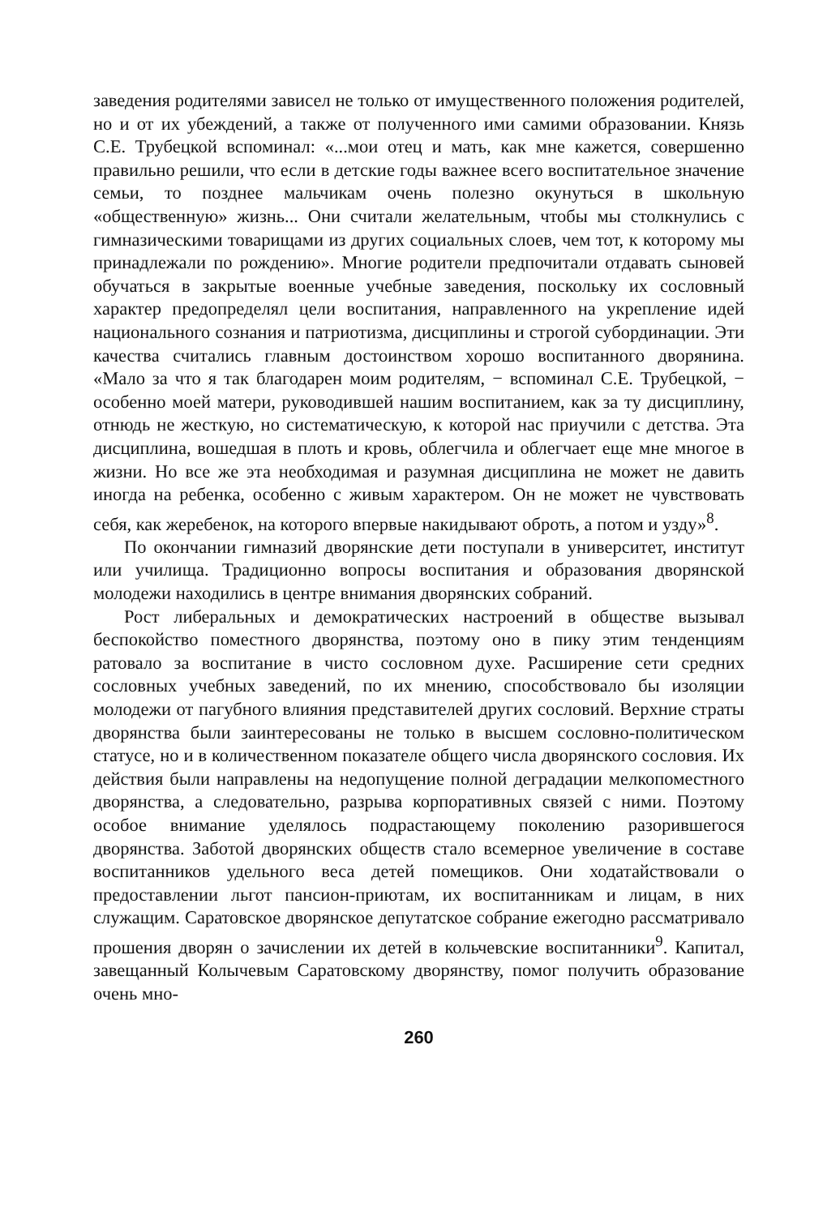заведения родителями зависел не только от имущественного положения родителей, но и от их убеждений, а также от полученного ими самими образовании. Князь С.Е. Трубецкой вспоминал: «...мои отец и мать, как мне кажется, совершенно правильно решили, что если в детские годы важнее всего воспитательное значение семьи, то позднее мальчикам очень полезно окунуться в школьную «общественную» жизнь... Они считали желательным, чтобы мы столкнулись с гимназическими товарищами из других социальных слоев, чем тот, к которому мы принадлежали по рождению». Многие родители предпочитали отдавать сыновей обучаться в закрытые военные учебные заведения, поскольку их сословный характер предопределял цели воспитания, направленного на укрепление идей национального сознания и патриотизма, дисциплины и строгой субординации. Эти качества считались главным достоинством хорошо воспитанного дворянина. «Мало за что я так благодарен моим родителям, − вспоминал С.Е. Трубецкой, − особенно моей матери, руководившей нашим воспитанием, как за ту дисциплину, отнюдь не жесткую, но систематическую, к которой нас приучили с детства. Эта дисциплина, вошедшая в плоть и кровь, облегчила и облегчает еще мне многое в жизни. Но все же эта необходимая и разумная дисциплина не может не давить иногда на ребенка, особенно с живым характером. Он не может не чувствовать себя, как жеребенок, на которого впервые накидывают оброть, а потом и узду»<sup>8</sup>.
По окончании гимназий дворянские дети поступали в университет, институт или училища. Традиционно вопросы воспитания и образования дворянской молодежи находились в центре внимания дворянских собраний.
Рост либеральных и демократических настроений в обществе вызывал беспокойство поместного дворянства, поэтому оно в пику этим тенденциям ратовало за воспитание в чисто сословном духе. Расширение сети средних сословных учебных заведений, по их мнению, способствовало бы изоляции молодежи от пагубного влияния представителей других сословий. Верхние страты дворянства были заинтересованы не только в высшем сословно-политическом статусе, но и в количественном показателе общего числа дворянского сословия. Их действия были направлены на недопущение полной деградации мелкопоместного дворянства, а следовательно, разрыва корпоративных связей с ними. Поэтому особое внимание уделялось подрастающему поколению разорившегося дворянства. Заботой дворянских обществ стало всемерное увеличение в составе воспитанников удельного веса детей помещиков. Они ходатайствовали о предоставлении льгот пансион-приютам, их воспитанникам и лицам, в них служащим. Саратовское дворянское депутатское собрание ежегодно рассматривало прошения дворян о зачислении их детей в кольчевские воспитанники<sup>9</sup>. Капитал, завещанный Колычевым Саратовскому дворянству, помог получить образование очень мно-
260